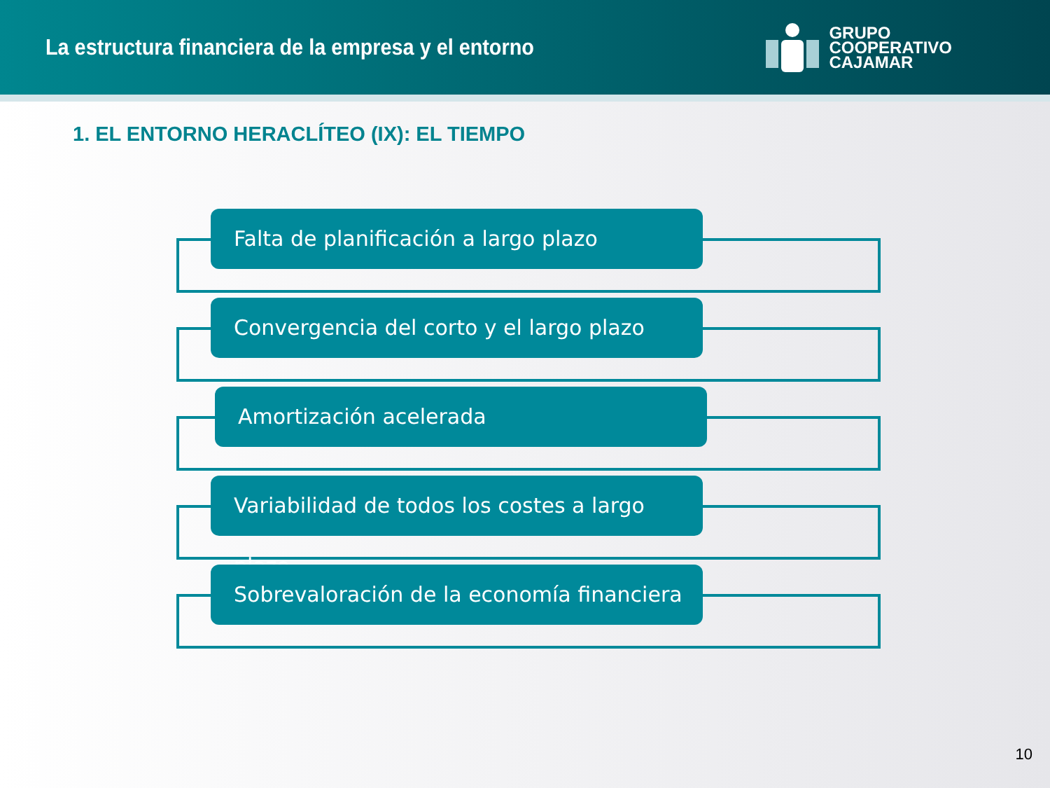La estructura financiera de la empresa y el entorno
GRUPO
COOPERATIVO
CAJAMAR
1. EL ENTORNO HERACLÍTEO (IX): EL TIEMPO
Falta de planificación a largo plazo
Convergencia del corto y el largo plazo
Amortización acelerada
Variabilidad de todos los costes a largo plazo
Sobrevaloración de la economía financiera
10